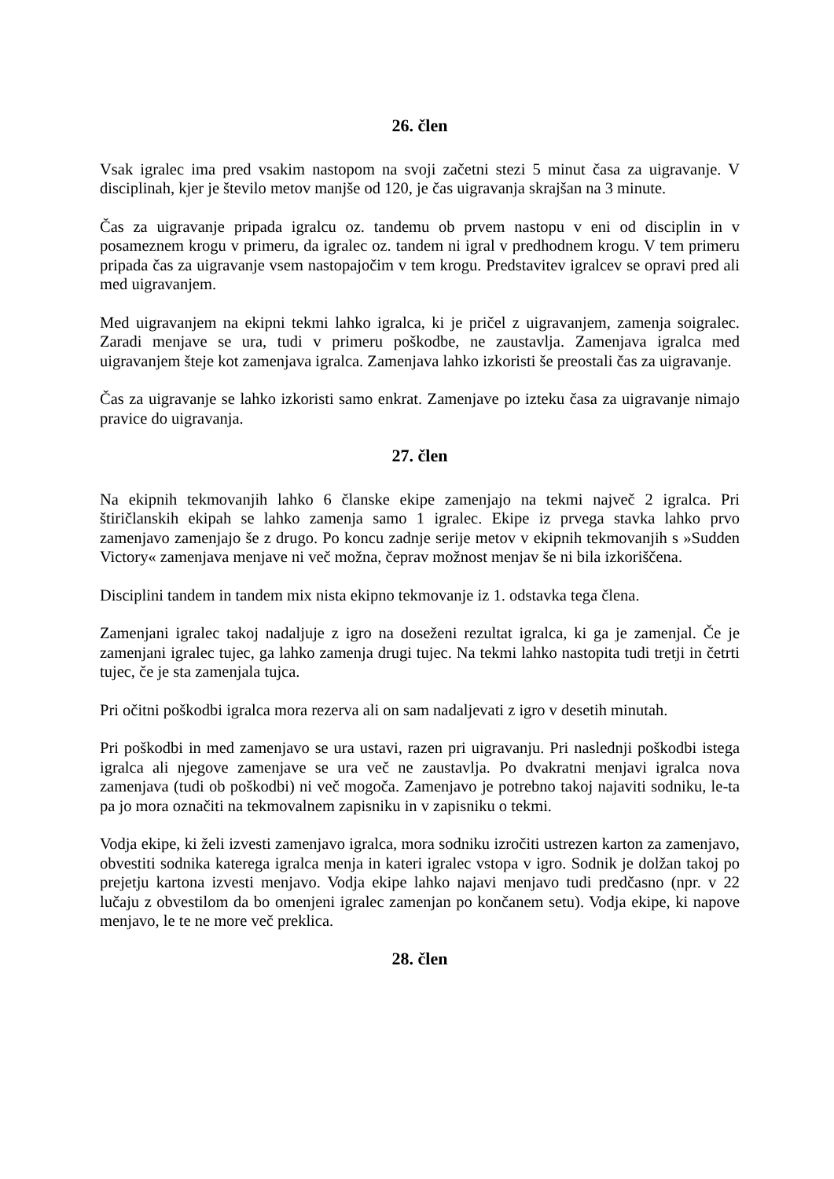26. člen
Vsak igralec ima pred vsakim nastopom na svoji začetni stezi 5 minut časa za uigravanje. V disciplinah, kjer je število metov manjše od 120, je čas uigravanja skrajšan na 3 minute.
Čas za uigravanje pripada igralcu oz. tandemu ob prvem nastopu v eni od disciplin in v posameznem krogu v primeru, da igralec oz. tandem ni igral v predhodnem krogu. V tem primeru pripada čas za uigravanje vsem nastopajočim v tem krogu. Predstavitev igralcev se opravi pred ali med uigravanjem.
Med uigravanjem na ekipni tekmi lahko igralca, ki je pričel z uigravanjem, zamenja soigralec. Zaradi menjave se ura, tudi v primeru poškodbe, ne zaustavlja. Zamenjava igralca med uigravanjem šteje kot zamenjava igralca. Zamenjava lahko izkoristi še preostali čas za uigravanje.
Čas za uigravanje se lahko izkoristi samo enkrat. Zamenjave po izteku časa za uigravanje nimajo pravice do uigravanja.
27. člen
Na ekipnih tekmovanjih lahko 6 članske ekipe zamenjajo na tekmi največ 2 igralca. Pri štiričlanskih ekipah se lahko zamenja samo 1 igralec. Ekipe iz prvega stavka lahko prvo zamenjavo zamenjajo še z drugo. Po koncu zadnje serije metov v ekipnih tekmovanjih s »Sudden Victory« zamenjava menjave ni več možna, čeprav možnost menjav še ni bila izkoriščena.
Disciplini tandem in tandem mix nista ekipno tekmovanje iz 1. odstavka tega člena.
Zamenjani igralec takoj nadaljuje z igro na doseženi rezultat igralca, ki ga je zamenjal. Če je zamenjani igralec tujec, ga lahko zamenja drugi tujec. Na tekmi lahko nastopita tudi tretji in četrti tujec, če je sta zamenjala tujca.
Pri očitni poškodbi igralca mora rezerva ali on sam nadaljevati z igro v desetih minutah.
Pri poškodbi in med zamenjavo se ura ustavi, razen pri uigravanju. Pri naslednji poškodbi istega igralca ali njegove zamenjave se ura več ne zaustavlja. Po dvakratni menjavi igralca nova zamenjava (tudi ob poškodbi) ni več mogoča. Zamenjavo je potrebno takoj najaviti sodniku, le-ta pa jo mora označiti na tekmovalnem zapisniku in v zapisniku o tekmi.
Vodja ekipe, ki želi izvesti zamenjavo igralca, mora sodniku izročiti ustrezen karton za zamenjavo, obvestiti sodnika katerega igralca menja in kateri igralec vstopa v igro. Sodnik je dolžan takoj po prejetju kartona izvesti menjavo. Vodja ekipe lahko najavi menjavo tudi predčasno (npr. v 22 lučaju z obvestilom da bo omenjeni igralec zamenjan po končanem setu). Vodja ekipe, ki napove menjavo, le te ne more več preklica.
28. člen